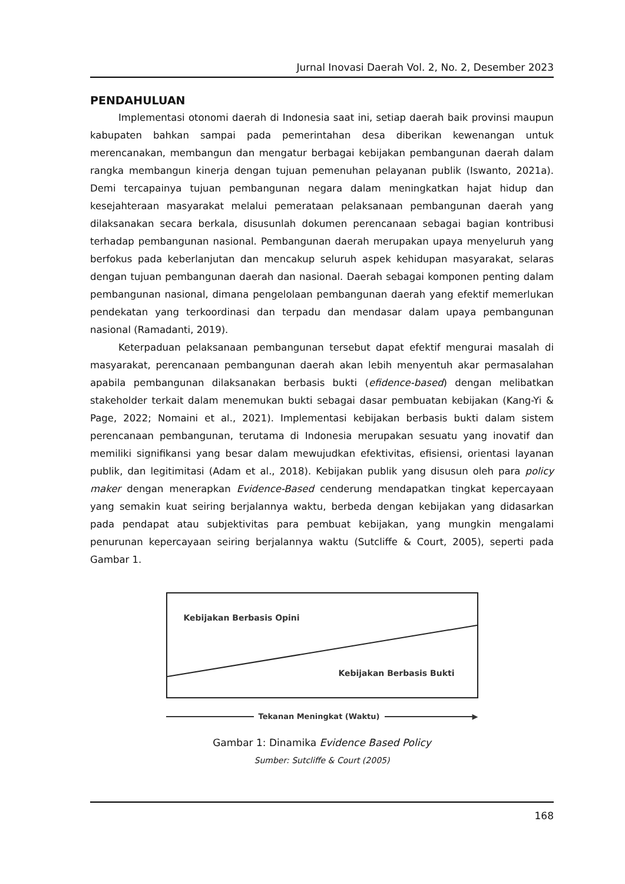Jurnal Inovasi Daerah Vol. 2, No. 2, Desember 2023
PENDAHULUAN
Implementasi otonomi daerah di Indonesia saat ini, setiap daerah baik provinsi maupun kabupaten bahkan sampai pada pemerintahan desa diberikan kewenangan untuk merencanakan, membangun dan mengatur berbagai kebijakan pembangunan daerah dalam rangka membangun kinerja dengan tujuan pemenuhan pelayanan publik (Iswanto, 2021a). Demi tercapainya tujuan pembangunan negara dalam meningkatkan hajat hidup dan kesejahteraan masyarakat melalui pemerataan pelaksanaan pembangunan daerah yang dilaksanakan secara berkala, disusunlah dokumen perencanaan sebagai bagian kontribusi terhadap pembangunan nasional. Pembangunan daerah merupakan upaya menyeluruh yang berfokus pada keberlanjutan dan mencakup seluruh aspek kehidupan masyarakat, selaras dengan tujuan pembangunan daerah dan nasional. Daerah sebagai komponen penting dalam pembangunan nasional, dimana pengelolaan pembangunan daerah yang efektif memerlukan pendekatan yang terkoordinasi dan terpadu dan mendasar dalam upaya pembangunan nasional (Ramadanti, 2019).
Keterpaduan pelaksanaan pembangunan tersebut dapat efektif mengurai masalah di masyarakat, perencanaan pembangunan daerah akan lebih menyentuh akar permasalahan apabila pembangunan dilaksanakan berbasis bukti (efidence-based) dengan melibatkan stakeholder terkait dalam menemukan bukti sebagai dasar pembuatan kebijakan (Kang-Yi & Page, 2022; Nomaini et al., 2021). Implementasi kebijakan berbasis bukti dalam sistem perencanaan pembangunan, terutama di Indonesia merupakan sesuatu yang inovatif dan memiliki signifikansi yang besar dalam mewujudkan efektivitas, efisiensi, orientasi layanan publik, dan legitimitasi (Adam et al., 2018). Kebijakan publik yang disusun oleh para policy maker dengan menerapkan Evidence-Based cenderung mendapatkan tingkat kepercayaan yang semakin kuat seiring berjalannya waktu, berbeda dengan kebijakan yang didasarkan pada pendapat atau subjektivitas para pembuat kebijakan, yang mungkin mengalami penurunan kepercayaan seiring berjalannya waktu (Sutcliffe & Court, 2005), seperti pada Gambar 1.
Kebijakan Berbasis Opini
Kebijakan Berbasis Bukti
Tekanan Meningkat (Waktu) ▶
Gambar 1: Dinamika Evidence Based Policy
Sumber: Sutcliffe & Court (2005)
168